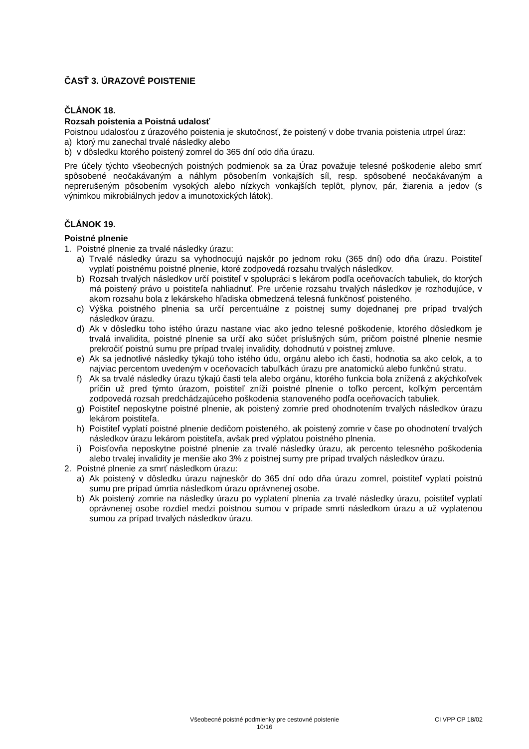ČASŤ 3. ÚRAZOVÉ POISTENIE
ČLÁNOK 18.
Rozsah poistenia a Poistná udalosť
Poistnou udalosťou z úrazového poistenia je skutočnosť, že poistený v dobe trvania poistenia utrpel úraz:
a) ktorý mu zanechal trvalé následky alebo
b) v dôsledku ktorého poistený zomrel do 365 dní odo dňa úrazu.
Pre účely týchto všeobecných poistných podmienok sa za Úraz považuje telesné poškodenie alebo smrť spôsobené neočakávaným a náhlym pôsobením vonkajších síl, resp. spôsobené neočakávaným a neprerušeným pôsobením vysokých alebo nízkych vonkajších teplôt, plynov, pár, žiarenia a jedov (s výnimkou mikrobiálnych jedov a imunotoxických látok).
ČLÁNOK 19.
Poistné plnenie
1. Poistné plnenie za trvalé následky úrazu:
a) Trvalé následky úrazu sa vyhodnocujú najskôr po jednom roku (365 dní) odo dňa úrazu. Poistiteľ vyplatí poistnému poistné plnenie, ktoré zodpovedá rozsahu trvalých následkov.
b) Rozsah trvalých následkov určí poistiteľ v spolupráci s lekárom podľa oceňovacích tabuliek, do ktorých má poistený právo u poistiteľa nahliadnuť. Pre určenie rozsahu trvalých následkov je rozhodujúce, v akom rozsahu bola z lekárskeho hľadiska obmedzená telesná funkčnosť poisteného.
c) Výška poistného plnenia sa určí percentuálne z poistnej sumy dojednanej pre prípad trvalých následkov úrazu.
d) Ak v dôsledku toho istého úrazu nastane viac ako jedno telesné poškodenie, ktorého dôsledkom je trvalá invalidita, poistné plnenie sa určí ako súčet príslušných súm, pričom poistné plnenie nesmie prekročiť poistnú sumu pre prípad trvalej invalidity, dohodnutú v poistnej zmluve.
e) Ak sa jednotlivé následky týkajú toho istého údu, orgánu alebo ich časti, hodnotia sa ako celok, a to najviac percentom uvedeným v oceňovacích tabuľkách úrazu pre anatomickú alebo funkčnú stratu.
f) Ak sa trvalé následky úrazu týkajú časti tela alebo orgánu, ktorého funkcia bola znížená z akýchkoľvek príčin už pred týmto úrazom, poistiteľ zníži poistné plnenie o toľko percent, koľkým percentám zodpovedá rozsah predchádzajúceho poškodenia stanoveného podľa oceňovacích tabuliek.
g) Poistiteľ neposkytne poistné plnenie, ak poistený zomrie pred ohodnotením trvalých následkov úrazu lekárom poistiteľa.
h) Poistiteľ vyplatí poistné plnenie dedičom poisteného, ak poistený zomrie v čase po ohodnotení trvalých následkov úrazu lekárom poistiteľa, avšak pred výplatou poistného plnenia.
i) Poisťovňa neposkytne poistné plnenie za trvalé následky úrazu, ak percento telesného poškodenia alebo trvalej invalidity je menšie ako 3% z poistnej sumy pre prípad trvalých následkov úrazu.
2. Poistné plnenie za smrť následkom úrazu:
a) Ak poistený v dôsledku úrazu najneskôr do 365 dní odo dňa úrazu zomrel, poistiteľ vyplatí poistnú sumu pre prípad úmrtia následkom úrazu oprávnenej osobe.
b) Ak poistený zomrie na následky úrazu po vyplatení plnenia za trvalé následky úrazu, poistiteľ vyplatí oprávnenej osobe rozdiel medzi poistnou sumou v prípade smrti následkom úrazu a už vyplatenou sumou za prípad trvalých následkov úrazu.
Všeobecné poistné podmienky pre cestovné poistenie
10/16
CI VPP CP 18/02